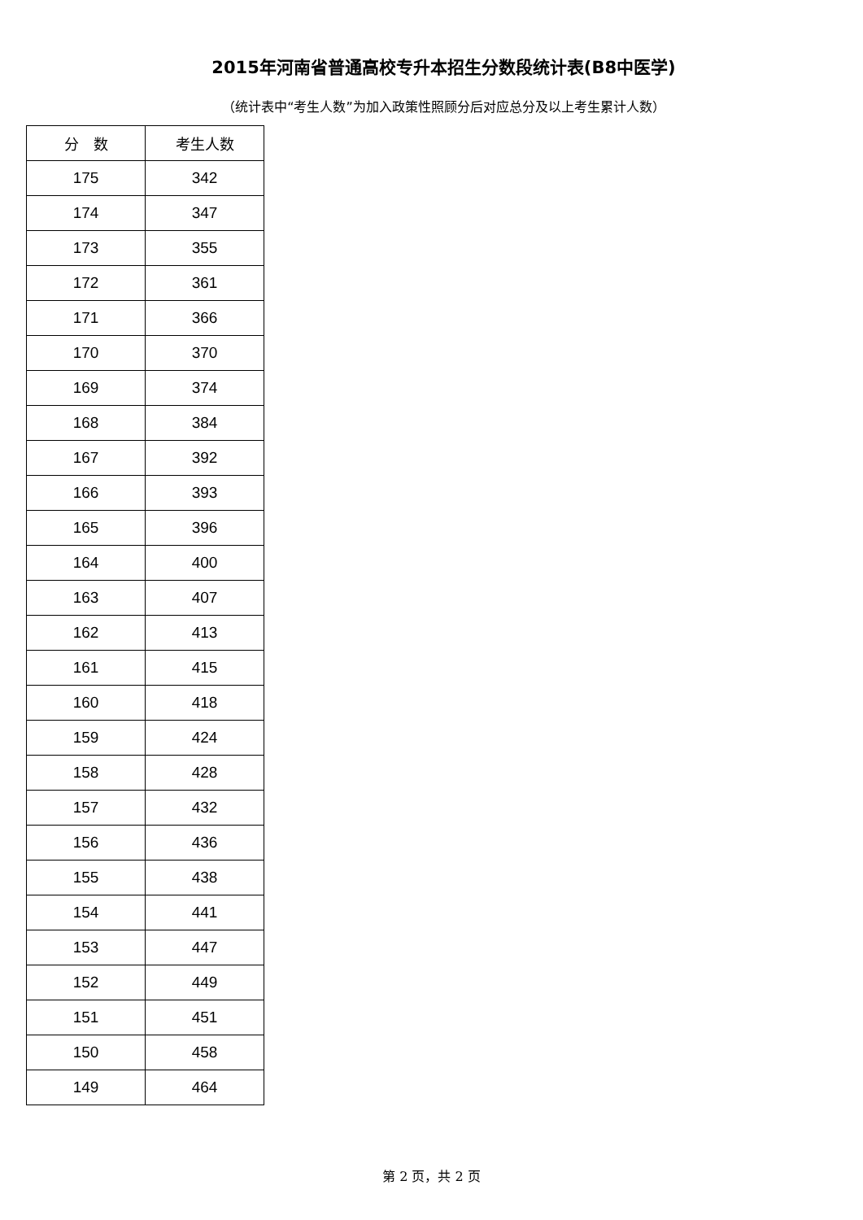2015年河南省普通高校专升本招生分数段统计表(B8中医学)
（统计表中“考生人数”为加入政策性照顾分后对应总分及以上考生累计人数）
| 分 数 | 考生人数 |
| --- | --- |
| 175 | 342 |
| 174 | 347 |
| 173 | 355 |
| 172 | 361 |
| 171 | 366 |
| 170 | 370 |
| 169 | 374 |
| 168 | 384 |
| 167 | 392 |
| 166 | 393 |
| 165 | 396 |
| 164 | 400 |
| 163 | 407 |
| 162 | 413 |
| 161 | 415 |
| 160 | 418 |
| 159 | 424 |
| 158 | 428 |
| 157 | 432 |
| 156 | 436 |
| 155 | 438 |
| 154 | 441 |
| 153 | 447 |
| 152 | 449 |
| 151 | 451 |
| 150 | 458 |
| 149 | 464 |
第 2 页，共 2 页